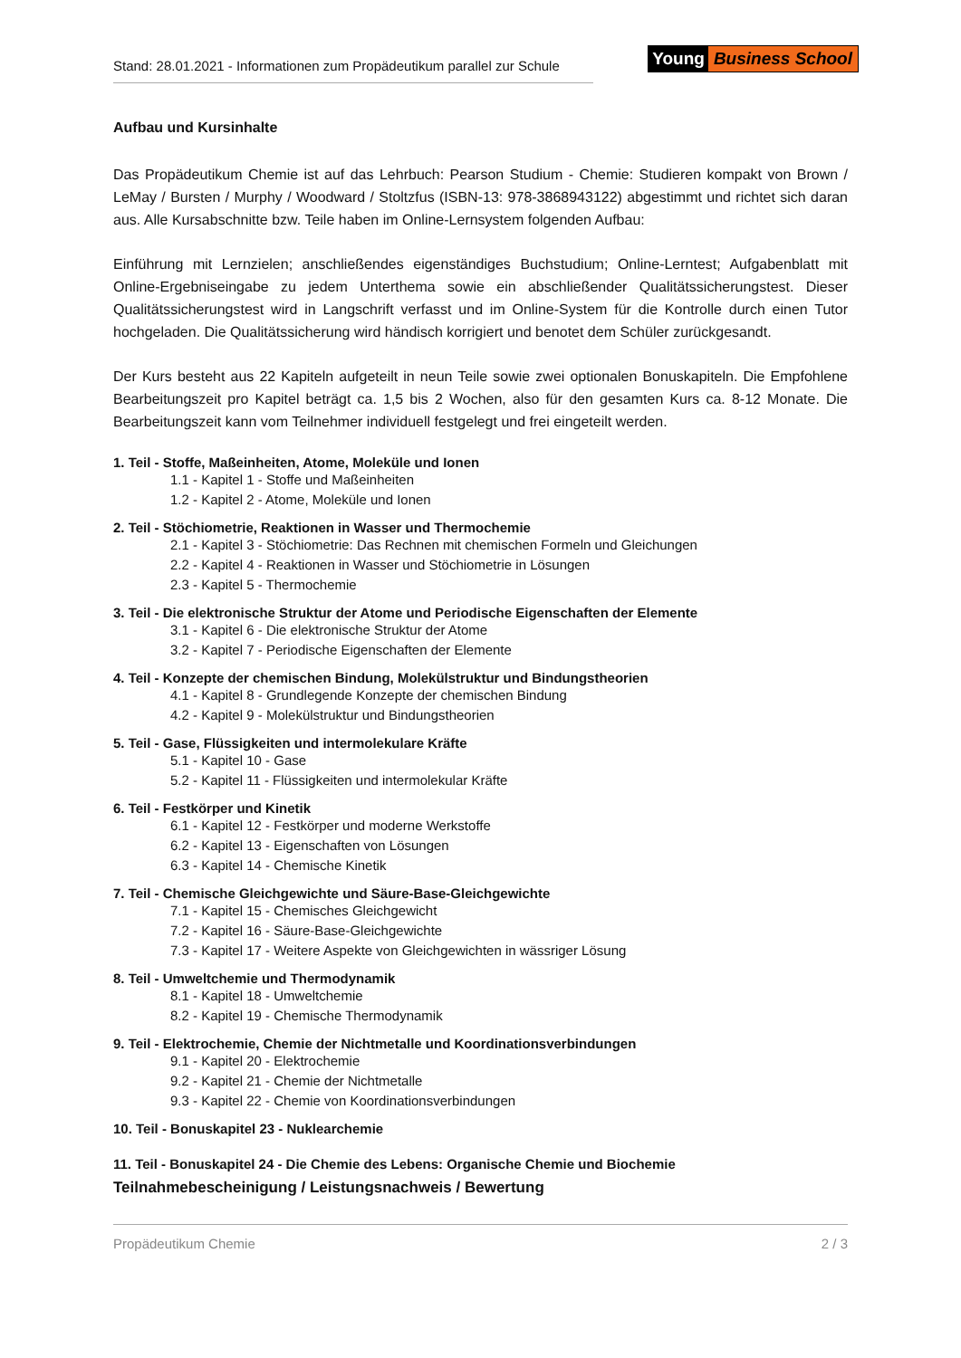Stand: 28.01.2021 - Informationen zum Propädeutikum parallel zur Schule
Young Business School
Aufbau und Kursinhalte
Das Propädeutikum Chemie ist auf das Lehrbuch: Pearson Studium - Chemie: Studieren kompakt von Brown / LeMay / Bursten / Murphy / Woodward / Stoltzfus (ISBN-13: 978-3868943122) abgestimmt und richtet sich daran aus. Alle Kursabschnitte bzw. Teile haben im Online-Lernsystem folgenden Aufbau:
Einführung mit Lernzielen; anschließendes eigenständiges Buchstudium; Online-Lerntest; Aufgabenblatt mit Online-Ergebniseingabe zu jedem Unterthema sowie ein abschließender Qualitätssicherungstest. Dieser Qualitätssicherungstest wird in Langschrift verfasst und im Online-System für die Kontrolle durch einen Tutor hochgeladen. Die Qualitätssicherung wird händisch korrigiert und benotet dem Schüler zurückgesandt.
Der Kurs besteht aus 22 Kapiteln aufgeteilt in neun Teile sowie zwei optionalen Bonuskapiteln. Die Empfohlene Bearbeitungszeit pro Kapitel beträgt ca. 1,5 bis 2 Wochen, also für den gesamten Kurs ca. 8-12 Monate. Die Bearbeitungszeit kann vom Teilnehmer individuell festgelegt und frei eingeteilt werden.
1. Teil - Stoffe, Maßeinheiten, Atome, Moleküle und Ionen
1.1 - Kapitel 1 - Stoffe und Maßeinheiten
1.2 - Kapitel 2 - Atome, Moleküle und Ionen
2. Teil - Stöchiometrie, Reaktionen in Wasser und Thermochemie
2.1 - Kapitel 3 - Stöchiometrie: Das Rechnen mit chemischen Formeln und Gleichungen
2.2 - Kapitel 4 - Reaktionen in Wasser und Stöchiometrie in Lösungen
2.3 - Kapitel 5 - Thermochemie
3. Teil - Die elektronische Struktur der Atome und Periodische Eigenschaften der Elemente
3.1 - Kapitel 6 - Die elektronische Struktur der Atome
3.2 - Kapitel 7 - Periodische Eigenschaften der Elemente
4. Teil - Konzepte der chemischen Bindung, Molekülstruktur und Bindungstheorien
4.1 - Kapitel 8 - Grundlegende Konzepte der chemischen Bindung
4.2 - Kapitel 9 - Molekülstruktur und Bindungstheorien
5. Teil - Gase, Flüssigkeiten und intermolekulare Kräfte
5.1 - Kapitel 10 - Gase
5.2 - Kapitel 11 - Flüssigkeiten und intermolekular Kräfte
6. Teil - Festkörper und Kinetik
6.1 - Kapitel 12 - Festkörper und moderne Werkstoffe
6.2 - Kapitel 13 - Eigenschaften von Lösungen
6.3 - Kapitel 14 - Chemische Kinetik
7. Teil - Chemische Gleichgewichte und Säure-Base-Gleichgewichte
7.1 - Kapitel 15 - Chemisches Gleichgewicht
7.2 - Kapitel 16 - Säure-Base-Gleichgewichte
7.3 - Kapitel 17 - Weitere Aspekte von Gleichgewichten in wässriger Lösung
8. Teil - Umweltchemie und Thermodynamik
8.1 - Kapitel 18 - Umweltchemie
8.2 - Kapitel 19 - Chemische Thermodynamik
9. Teil - Elektrochemie, Chemie der Nichtmetalle und Koordinationsverbindungen
9.1 - Kapitel 20 - Elektrochemie
9.2 - Kapitel 21 - Chemie der Nichtmetalle
9.3 - Kapitel 22 - Chemie von Koordinationsverbindungen
10. Teil - Bonuskapitel 23 - Nuklearchemie
11. Teil - Bonuskapitel 24 - Die Chemie des Lebens: Organische Chemie und Biochemie
Teilnahmebescheinigung / Leistungsnachweis / Bewertung
Propädeutikum Chemie 2 / 3